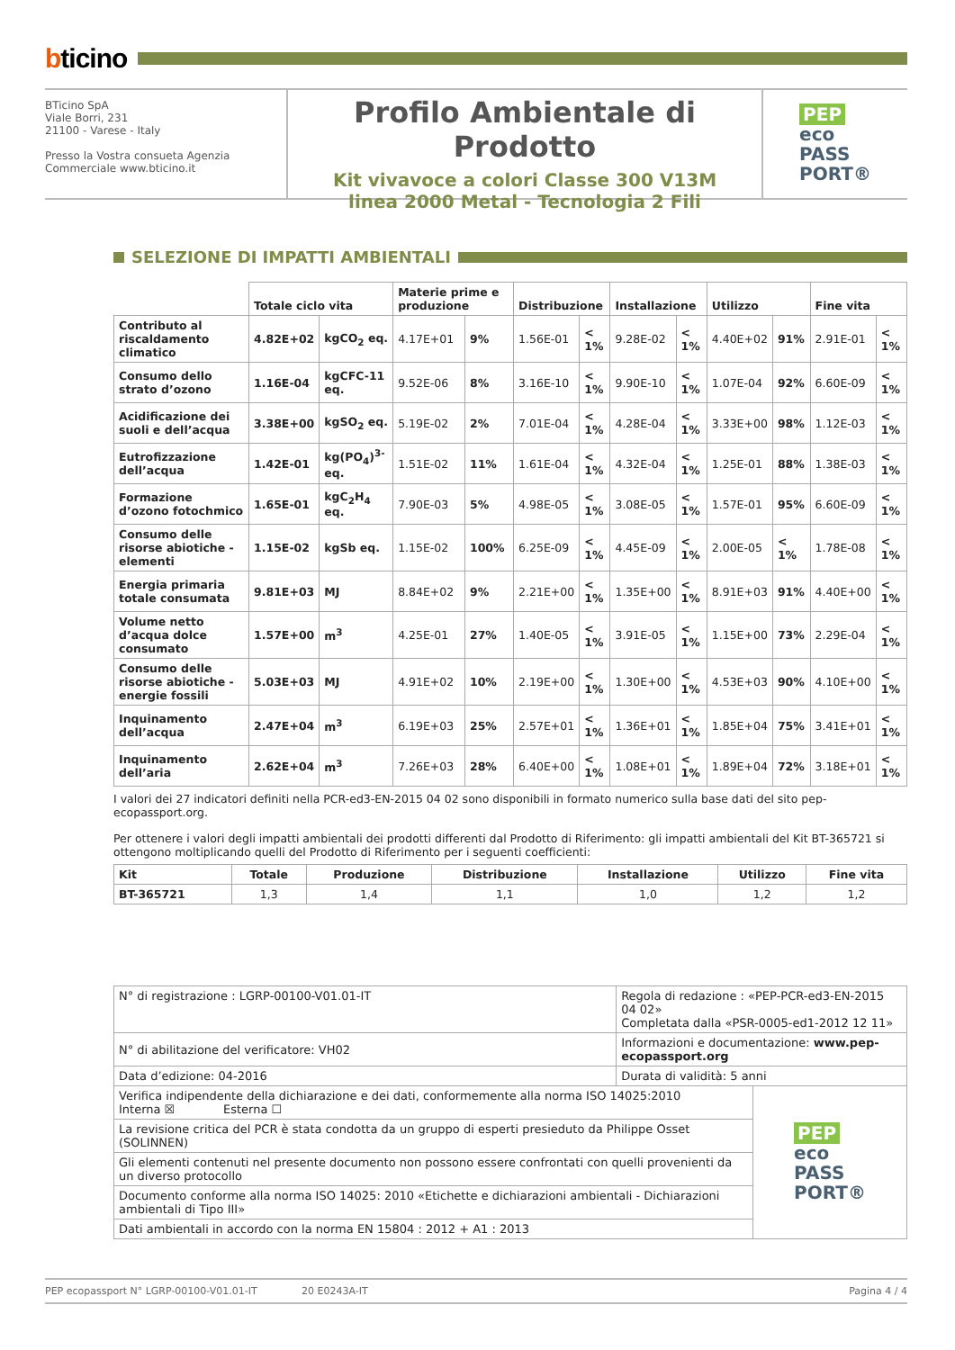bticino
BTicino SpA
Viale Borri, 231
21100 - Varese - Italy
Presso la Vostra consueta Agenzia
Commerciale www.bticino.it
Profilo Ambientale di Prodotto
Kit vivavoce a colori Classe 300 V13M
linea 2000 Metal - Tecnologia 2 Fili
PEP
eco
PASS
PORT®
SELEZIONE DI IMPATTI AMBIENTALI
| | Totale ciclo vita | | Materie prime e produzione | | Distribuzione | | Installazione | | Utilizzo | | Fine vita | |
| --- | --- | --- | --- | --- | --- | --- | --- | --- | --- | --- | --- | --- |
| Contributo al riscaldamento climatico | 4.82E+02 | kgCO<sub>2</sub> eq. | 4.17E+01 | 9% | 1.56E-01 | < 1% | 9.28E-02 | < 1% | 4.40E+02 | 91% | 2.91E-01 | < 1% |
| Consumo dello strato d’ozono | 1.16E-04 | kgCFC-11 eq. | 9.52E-06 | 8% | 3.16E-10 | < 1% | 9.90E-10 | < 1% | 1.07E-04 | 92% | 6.60E-09 | < 1% |
| Acidificazione dei suoli e dell’acqua | 3.38E+00 | kgSO<sub>2</sub> eq. | 5.19E-02 | 2% | 7.01E-04 | < 1% | 4.28E-04 | < 1% | 3.33E+00 | 98% | 1.12E-03 | < 1% |
| Eutrofizzazione dell’acqua | 1.42E-01 | kg(PO<sub>4</sub>)<sup>3-</sup> eq. | 1.51E-02 | 11% | 1.61E-04 | < 1% | 4.32E-04 | < 1% | 1.25E-01 | 88% | 1.38E-03 | < 1% |
| Formazione d’ozono fotochmico | 1.65E-01 | kgC<sub>2</sub>H<sub>4</sub> eq. | 7.90E-03 | 5% | 4.98E-05 | < 1% | 3.08E-05 | < 1% | 1.57E-01 | 95% | 6.60E-09 | < 1% |
| Consumo delle risorse abiotiche - elementi | 1.15E-02 | kgSb eq. | 1.15E-02 | 100% | 6.25E-09 | < 1% | 4.45E-09 | < 1% | 2.00E-05 | < 1% | 1.78E-08 | < 1% |
| Energia primaria totale consumata | 9.81E+03 | MJ | 8.84E+02 | 9% | 2.21E+00 | < 1% | 1.35E+00 | < 1% | 8.91E+03 | 91% | 4.40E+00 | < 1% |
| Volume netto d’acqua dolce consumato | 1.57E+00 | m<sup>3</sup> | 4.25E-01 | 27% | 1.40E-05 | < 1% | 3.91E-05 | < 1% | 1.15E+00 | 73% | 2.29E-04 | < 1% |
| Consumo delle risorse abiotiche - energie fossili | 5.03E+03 | MJ | 4.91E+02 | 10% | 2.19E+00 | < 1% | 1.30E+00 | < 1% | 4.53E+03 | 90% | 4.10E+00 | < 1% |
| Inquinamento dell’acqua | 2.47E+04 | m<sup>3</sup> | 6.19E+03 | 25% | 2.57E+01 | < 1% | 1.36E+01 | < 1% | 1.85E+04 | 75% | 3.41E+01 | < 1% |
| Inquinamento dell’aria | 2.62E+04 | m<sup>3</sup> | 7.26E+03 | 28% | 6.40E+00 | < 1% | 1.08E+01 | < 1% | 1.89E+04 | 72% | 3.18E+01 | < 1% |
I valori dei 27 indicatori definiti nella PCR-ed3-EN-2015 04 02 sono disponibili in formato numerico sulla base dati del sito pep-ecopassport.org.
Per ottenere i valori degli impatti ambientali dei prodotti differenti dal Prodotto di Riferimento: gli impatti ambientali del Kit BT-365721 si ottengono moltiplicando quelli del Prodotto di Riferimento per i seguenti coefficienti:
| Kit | Totale | Produzione | Distribuzione | Installazione | Utilizzo | Fine vita |
| --- | --- | --- | --- | --- | --- | --- |
| BT-365721 | 1,3 | 1,4 | 1,1 | 1,0 | 1,2 | 1,2 |
| N° di registrazione : LGRP-00100-V01.01-IT | Regola di redazione : «PEP-PCR-ed3-EN-2015 04 02» Completata dalla «PSR-0005-ed1-2012 12 11» | |
| N° di abilitazione del verificatore: VH02 | Informazioni e documentazione: www.pep-ecopassport.org | |
| Data d’edizione: 04-2016 | Durata di validità: 5 anni | |
| Verifica indipendente della dichiarazione e dei dati, conformemente alla norma ISO 14025:2010 Interna ☒ Esterna ☐ | | PEP eco PASS PORT® |
| La revisione critica del PCR è stata condotta da un gruppo di esperti presieduto da Philippe Osset (SOLINNEN) | | |
| Gli elementi contenuti nel presente documento non possono essere confrontati con quelli provenienti da un diverso protocollo | | |
| Documento conforme alla norma ISO 14025: 2010 «Etichette e dichiarazioni ambientali - Dichiarazioni ambientali di Tipo III» | | |
| Dati ambientali in accordo con la norma EN 15804 : 2012 + A1 : 2013 | | |
PEP ecopassport N° LGRP-00100-V01.01-IT 20 E0243A-IT Pagina 4 / 4